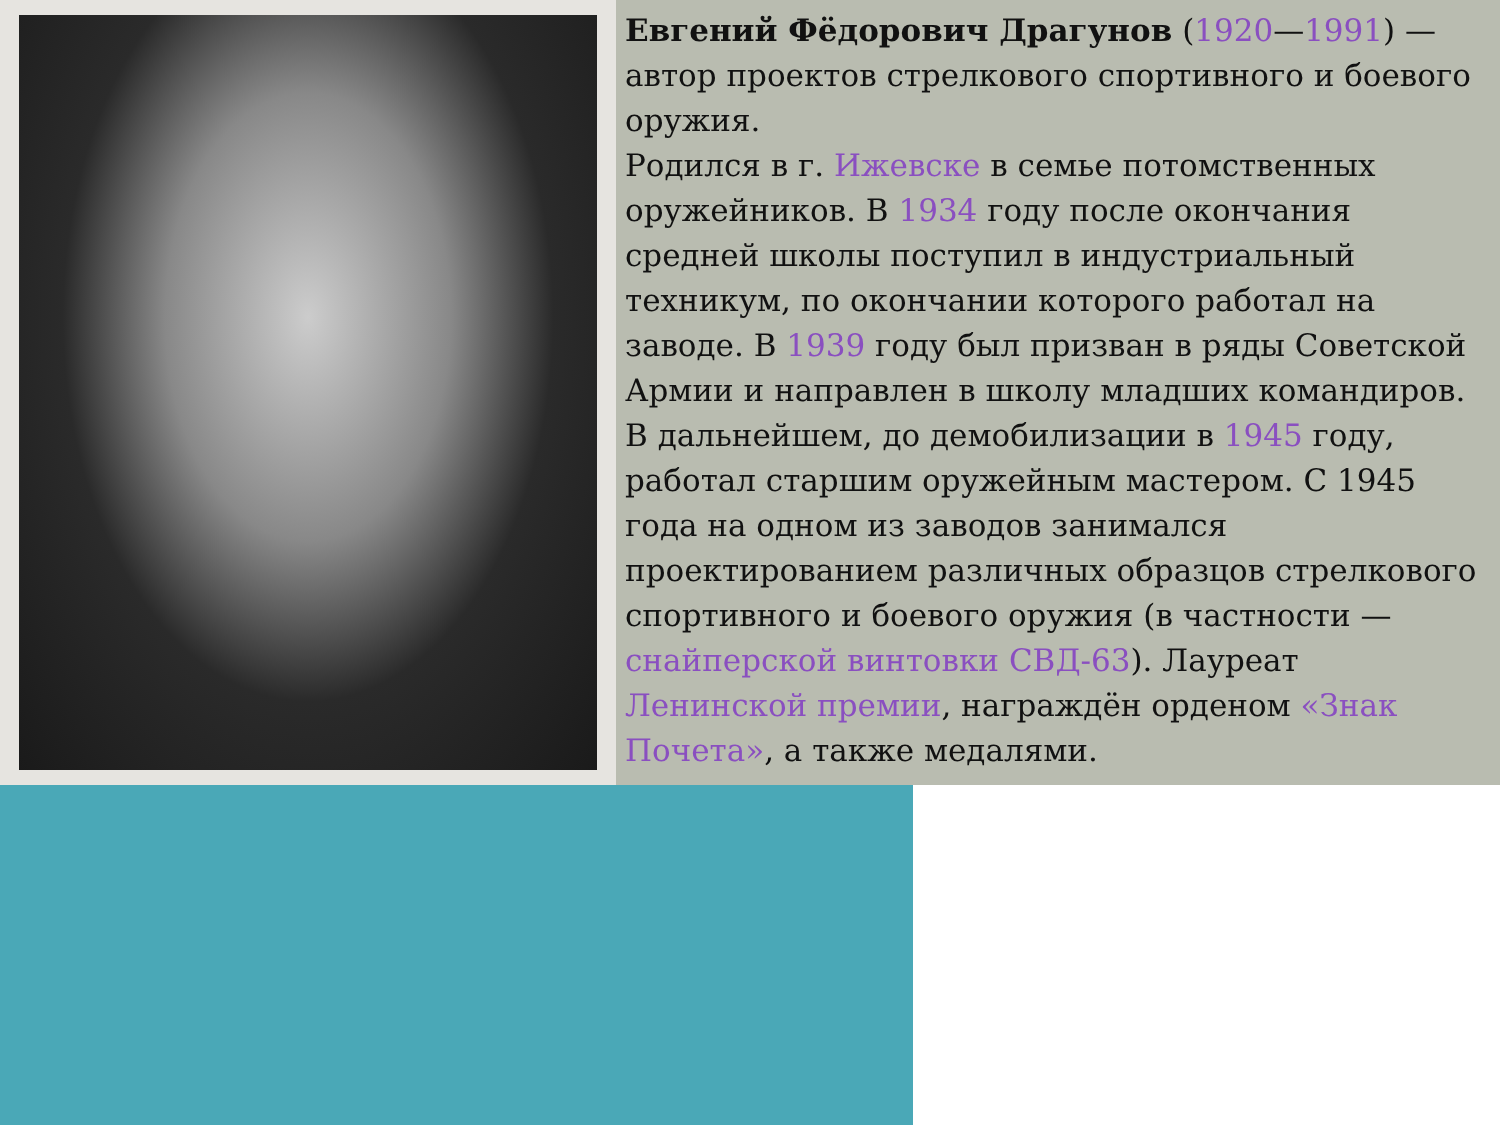Евгений Фёдорович Драгунов (1920—1991) — автор проектов стрелкового спортивного и боевого оружия.
Родился в г. Ижевске в семье потомственных оружейников. В 1934 году после окончания средней школы поступил в индустриальный техникум, по окончании которого работал на заводе. В 1939 году был призван в ряды Советской Армии и направлен в школу младших командиров. В дальнейшем, до демобилизации в 1945 году, работал старшим оружейным мастером. С 1945 года на одном из заводов занимался проектированием различных образцов стрелкового спортивного и боевого оружия (в частности — снайперской винтовки СВД-63). Лауреат Ленинской премии, награждён орденом «Знак Почета», а также медалями.